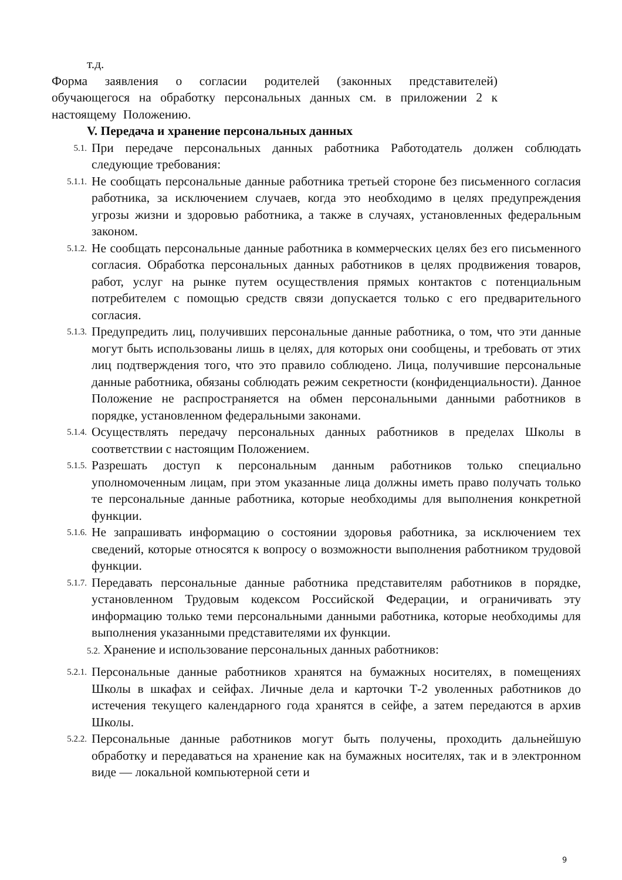т.д.
Форма заявления о согласии родителей (законных представителей) обучающегося на обработку персональных данных см. в приложении 2 к настоящему Положению.
V. Передача и хранение персональных данных
5.1.
При передаче персональных данных работника Работодатель должен соблюдать следующие требования:
5.1.1.
Не сообщать персональные данные работника третьей стороне без письменного согласия работника, за исключением случаев, когда это необходимо в целях предупреждения угрозы жизни и здоровью работника, а также в случаях, установленных федеральным законом.
5.1.2.
Не сообщать персональные данные работника в коммерческих целях без его письменного согласия. Обработка персональных данных работников в целях продвижения товаров, работ, услуг на рынке путем осуществления прямых контактов с потенциальным потребителем с помощью средств связи допускается только с его предварительного согласия.
5.1.3.
Предупредить лиц, получивших персональные данные работника, о том, что эти данные могут быть использованы лишь в целях, для которых они сообщены, и требовать от этих лиц подтверждения того, что это правило соблюдено. Лица, получившие персональные данные работника, обязаны соблюдать режим секретности (конфиденциальности). Данное Положение не распространяется на обмен персональными данными работников в порядке, установленном федеральными законами.
5.1.4.
Осуществлять передачу персональных данных работников в пределах Школы в соответствии с настоящим Положением.
5.1.5.
Разрешать доступ к персональным данным работников только специально уполномоченным лицам, при этом указанные лица должны иметь право получать только те персональные данные работника, которые необходимы для выполнения конкретной функции.
5.1.6.
Не запрашивать информацию о состоянии здоровья работника, за исключением тех сведений, которые относятся к вопросу о возможности выполнения работником трудовой функции.
5.1.7.
Передавать персональные данные работника представителям работников в порядке, установленном Трудовым кодексом Российской Федерации, и ограничивать эту информацию только теми персональными данными работника, которые необходимы для выполнения указанными представителями их функции.
5.2. Хранение и использование персональных данных работников:
5.2.1.
Персональные данные работников хранятся на бумажных носителях, в помещениях Школы в шкафах и сейфах. Личные дела и карточки Т-2 уволенных работников до истечения текущего календарного года хранятся в сейфе, а затем передаются в архив Школы.
5.2.2.
Персональные данные работников могут быть получены, проходить дальнейшую обработку и передаваться на хранение как на бумажных носителях, так и в электронном виде — локальной компьютерной сети и
9